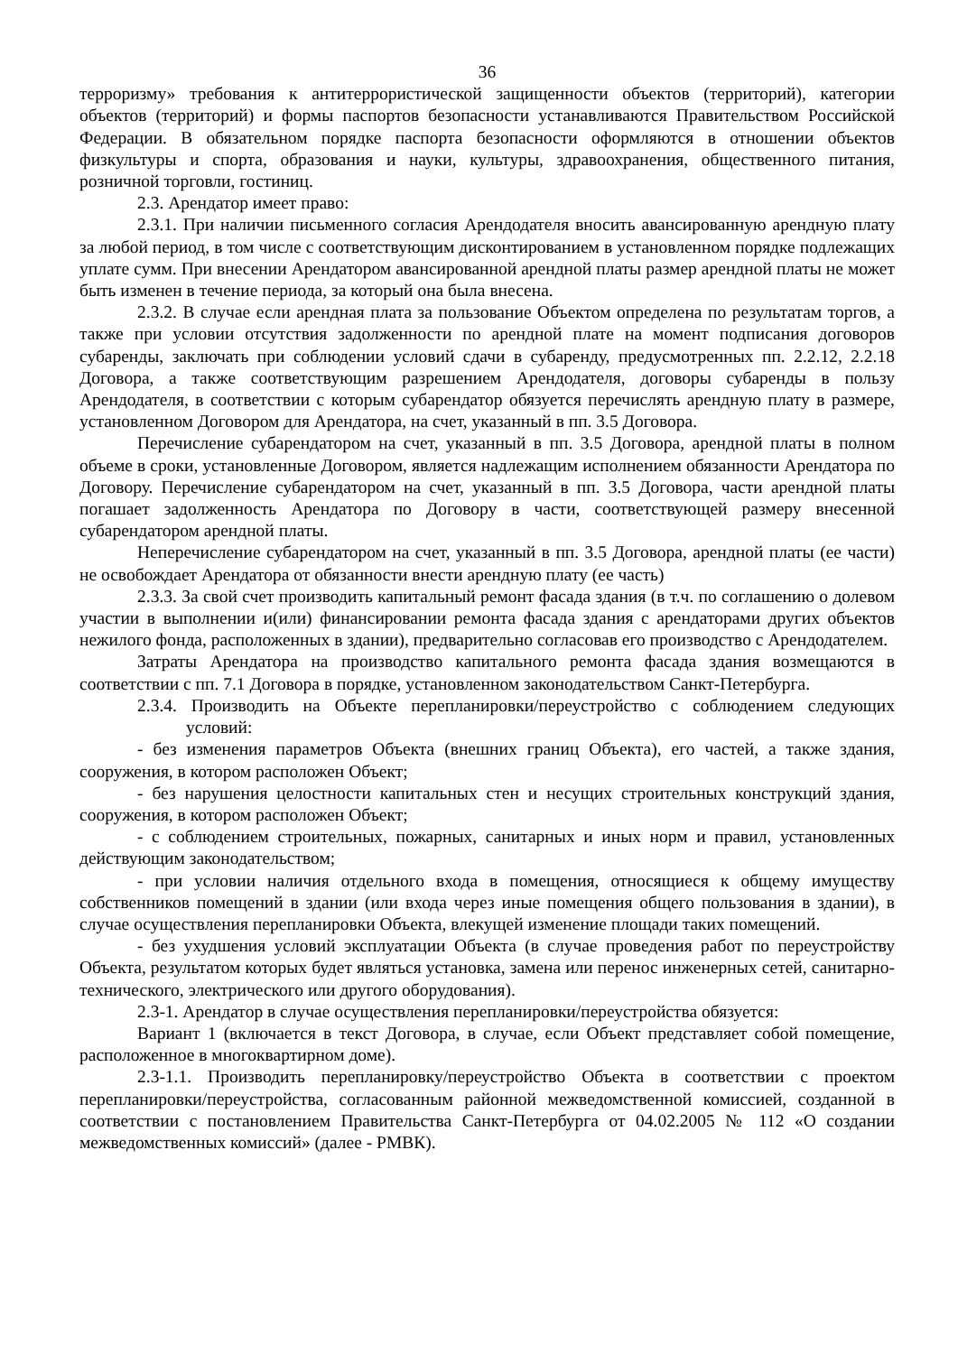36
терроризму» требования к антитеррористической защищенности объектов (территорий), категории объектов (территорий) и формы паспортов безопасности устанавливаются Правительством Российской Федерации. В обязательном порядке паспорта безопасности оформляются в отношении объектов физкультуры и спорта, образования и науки, культуры, здравоохранения, общественного питания, розничной торговли, гостиниц.
2.3. Арендатор имеет право:
2.3.1. При наличии письменного согласия Арендодателя вносить авансированную арендную плату за любой период, в том числе с соответствующим дисконтированием в установленном порядке подлежащих уплате сумм. При внесении Арендатором авансированной арендной платы размер арендной платы не может быть изменен в течение периода, за который она была внесена.
2.3.2. В случае если арендная плата за пользование Объектом определена по результатам торгов, а также при условии отсутствия задолженности по арендной плате на момент подписания договоров субаренды, заключать при соблюдении условий сдачи в субаренду, предусмотренных пп. 2.2.12, 2.2.18 Договора, а также соответствующим разрешением Арендодателя, договоры субаренды в пользу Арендодателя, в соответствии с которым субарендатор обязуется перечислять арендную плату в размере, установленном Договором для Арендатора, на счет, указанный в пп. 3.5 Договора.
Перечисление субарендатором на счет, указанный в пп. 3.5 Договора, арендной платы в полном объеме в сроки, установленные Договором, является надлежащим исполнением обязанности Арендатора по Договору. Перечисление субарендатором на счет, указанный в пп. 3.5 Договора, части арендной платы погашает задолженность Арендатора по Договору в части, соответствующей размеру внесенной субарендатором арендной платы.
Неперечисление субарендатором на счет, указанный в пп. 3.5 Договора, арендной платы (ее части) не освобождает Арендатора от обязанности внести арендную плату (ее часть)
2.3.3. За свой счет производить капитальный ремонт фасада здания (в т.ч. по соглашению о долевом участии в выполнении и(или) финансировании ремонта фасада здания с арендаторами других объектов нежилого фонда, расположенных в здании), предварительно согласовав его производство с Арендодателем.
Затраты Арендатора на производство капитального ремонта фасада здания возмещаются в соответствии с пп. 7.1 Договора в порядке, установленном законодательством Санкт-Петербурга.
2.3.4. Производить на Объекте перепланировки/переустройство с соблюдением следующих условий:
- без изменения параметров Объекта (внешних границ Объекта), его частей, а также здания, сооружения, в котором расположен Объект;
- без нарушения целостности капитальных стен и несущих строительных конструкций здания, сооружения, в котором расположен Объект;
- с соблюдением строительных, пожарных, санитарных и иных норм и правил, установленных действующим законодательством;
- при условии наличия отдельного входа в помещения, относящиеся к общему имуществу собственников помещений в здании (или входа через иные помещения общего пользования в здании), в случае осуществления перепланировки Объекта, влекущей изменение площади таких помещений.
- без ухудшения условий эксплуатации Объекта (в случае проведения работ по переустройству Объекта, результатом которых будет являться установка, замена или перенос инженерных сетей, санитарно-технического, электрического или другого оборудования).
2.3-1. Арендатор в случае осуществления перепланировки/переустройства обязуется:
Вариант 1 (включается в текст Договора, в случае, если Объект представляет собой помещение, расположенное в многоквартирном доме).
2.3-1.1. Производить перепланировку/переустройство Объекта в соответствии с проектом перепланировки/переустройства, согласованным районной межведомственной комиссией, созданной в соответствии с постановлением Правительства Санкт-Петербурга от 04.02.2005 № 112 «О создании межведомственных комиссий» (далее - РМВК).